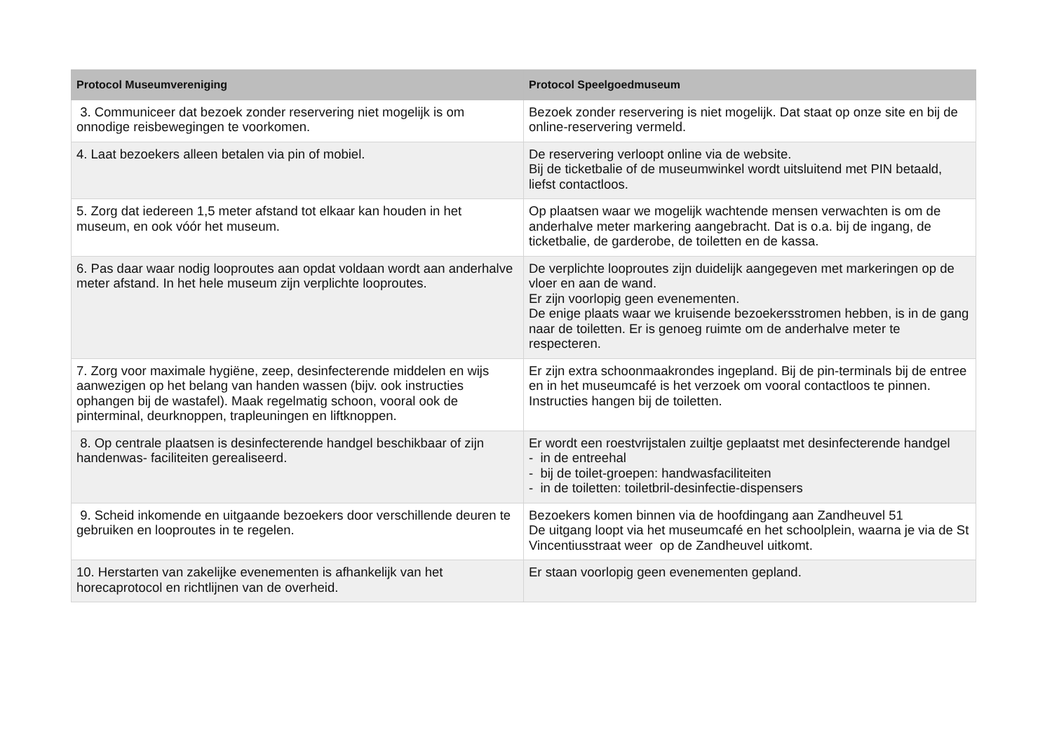| Protocol Museumvereniging | Protocol Speelgoedmuseum |
| --- | --- |
| 3. Communiceer dat bezoek zonder reservering niet mogelijk is om onnodige reisbewegingen te voorkomen. | Bezoek zonder reservering is niet mogelijk. Dat staat op onze site en bij de online-reservering vermeld. |
| 4. Laat bezoekers alleen betalen via pin of mobiel. | De reservering verloopt online via de website. Bij de ticketbalie of de museumwinkel wordt uitsluitend met PIN betaald, liefst contactloos. |
| 5. Zorg dat iedereen 1,5 meter afstand tot elkaar kan houden in het museum, en ook vóór het museum. | Op plaatsen waar we mogelijk wachtende mensen verwachten is om de anderhalve meter markering aangebracht. Dat is o.a. bij de ingang, de ticketbalie, de garderobe, de toiletten en de kassa. |
| 6. Pas daar waar nodig looproutes aan opdat voldaan wordt aan anderhalve meter afstand. In het hele museum zijn verplichte looproutes. | De verplichte looproutes zijn duidelijk aangegeven met markeringen op de vloer en aan de wand. Er zijn voorlopig geen evenementen. De enige plaats waar we kruisende bezoekersstromen hebben, is in de gang naar de toiletten. Er is genoeg ruimte om de anderhalve meter te respecteren. |
| 7. Zorg voor maximale hygiëne, zeep, desinfecterende middelen en wijs aanwezigen op het belang van handen wassen (bijv. ook instructies ophangen bij de wastafel). Maak regelmatig schoon, vooral ook de pinterminal, deurknoppen, trapleuningen en liftknoppen. | Er zijn extra schoonmaakrondes ingepland. Bij de pin-terminals bij de entree en in het museumcafé is het verzoek om vooral contactloos te pinnen. Instructies hangen bij de toiletten. |
| 8. Op centrale plaatsen is desinfecterende handgel beschikbaar of zijn handenwas- faciliteiten gerealiseerd. | Er wordt een roestvrijstalen zuiltje geplaatst met desinfecterende handgel - in de entreehal - bij de toilet-groepen: handwasfaciliteiten - in de toiletten: toiletbril-desinfectie-dispensers |
| 9. Scheid inkomende en uitgaande bezoekers door verschillende deuren te gebruiken en looproutes in te regelen. | Bezoekers komen binnen via de hoofdingang aan Zandheuvel 51 De uitgang loopt via het museumcafé en het schoolplein, waarna je via de St Vincentiusstraat weer op de Zandheuvel uitkomt. |
| 10. Herstarten van zakelijke evenementen is afhankelijk van het horecaprotocol en richtlijnen van de overheid. | Er staan voorlopig geen evenementen gepland. |